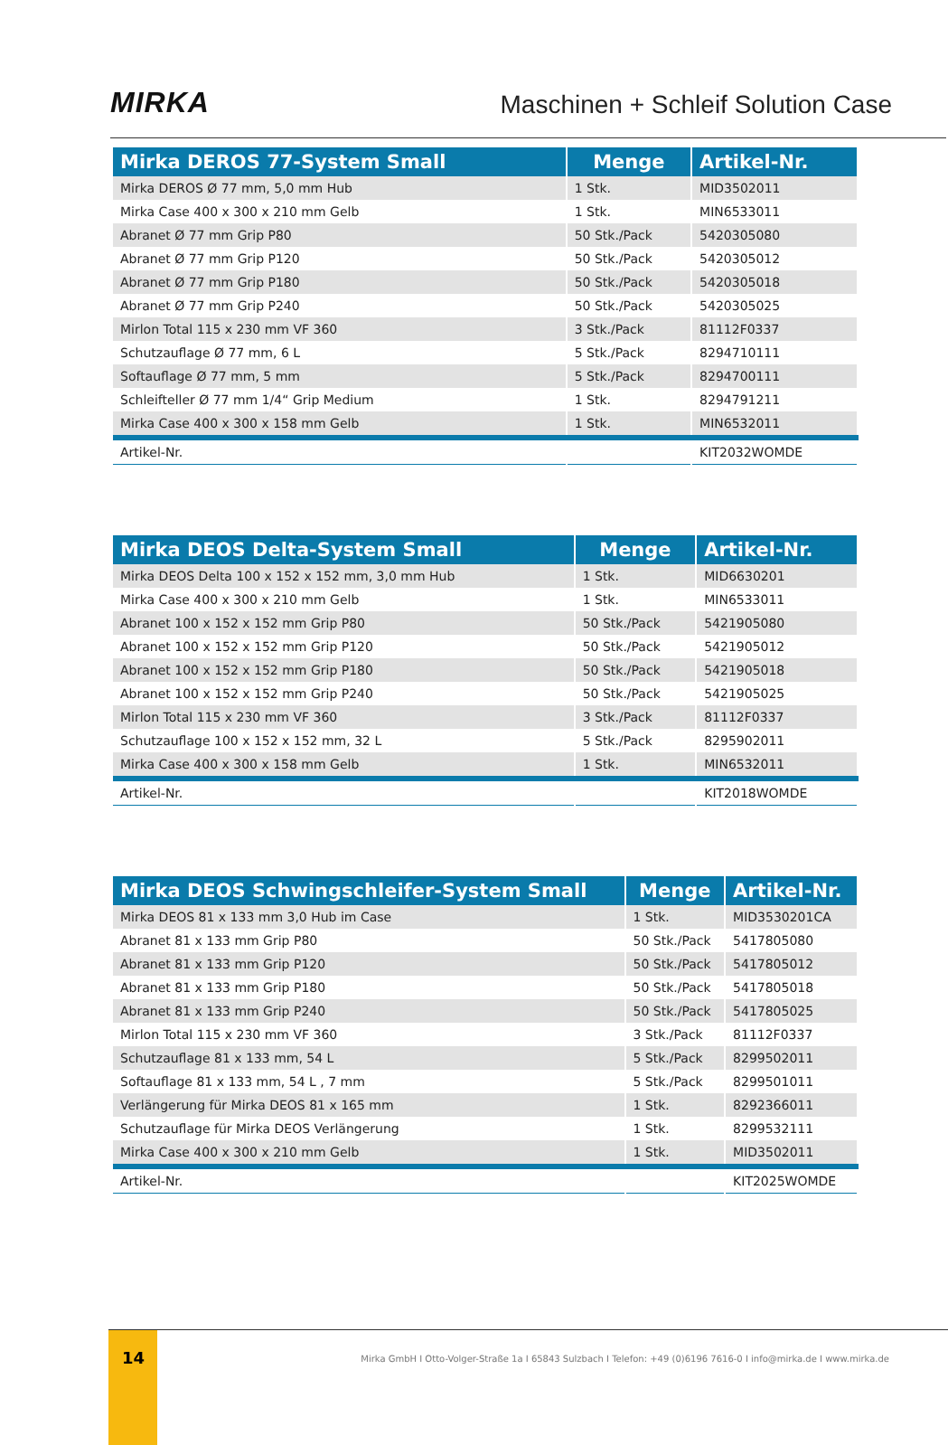MIRKA
Maschinen + Schleif Solution Case
| Mirka DEROS 77-System Small | Menge | Artikel-Nr. |
| --- | --- | --- |
| Mirka DEROS Ø 77 mm, 5,0 mm Hub | 1 Stk. | MID3502011 |
| Mirka Case 400 x 300 x 210 mm Gelb | 1 Stk. | MIN6533011 |
| Abranet Ø 77 mm Grip P80 | 50 Stk./Pack | 5420305080 |
| Abranet Ø 77 mm Grip P120 | 50 Stk./Pack | 5420305012 |
| Abranet Ø 77 mm Grip P180 | 50 Stk./Pack | 5420305018 |
| Abranet Ø 77 mm Grip P240 | 50 Stk./Pack | 5420305025 |
| Mirlon Total 115 x 230 mm VF 360 | 3 Stk./Pack | 81112F0337 |
| Schutzauflage Ø 77 mm, 6 L | 5 Stk./Pack | 8294710111 |
| Softauflage Ø 77 mm, 5 mm | 5 Stk./Pack | 8294700111 |
| Schleifteller Ø 77 mm 1/4“ Grip Medium | 1 Stk. | 8294791211 |
| Mirka Case 400 x 300 x 158 mm Gelb | 1 Stk. | MIN6532011 |
| Artikel-Nr. | | KIT2032WOMDE |
| Mirka DEOS Delta-System Small | Menge | Artikel-Nr. |
| --- | --- | --- |
| Mirka DEOS Delta 100 x 152 x 152 mm, 3,0 mm Hub | 1 Stk. | MID6630201 |
| Mirka Case 400 x 300 x 210 mm Gelb | 1 Stk. | MIN6533011 |
| Abranet 100 x 152 x 152 mm Grip P80 | 50 Stk./Pack | 5421905080 |
| Abranet 100 x 152 x 152 mm Grip P120 | 50 Stk./Pack | 5421905012 |
| Abranet 100 x 152 x 152 mm Grip P180 | 50 Stk./Pack | 5421905018 |
| Abranet 100 x 152 x 152 mm Grip P240 | 50 Stk./Pack | 5421905025 |
| Mirlon Total 115 x 230 mm VF 360 | 3 Stk./Pack | 81112F0337 |
| Schutzauflage 100 x 152 x 152 mm, 32 L | 5 Stk./Pack | 8295902011 |
| Mirka Case 400 x 300 x 158 mm Gelb | 1 Stk. | MIN6532011 |
| Artikel-Nr. | | KIT2018WOMDE |
| Mirka DEOS Schwingschleifer-System Small | Menge | Artikel-Nr. |
| --- | --- | --- |
| Mirka DEOS 81 x 133 mm 3,0 Hub im Case | 1 Stk. | MID3530201CA |
| Abranet 81 x 133 mm Grip P80 | 50 Stk./Pack | 5417805080 |
| Abranet 81 x 133 mm Grip P120 | 50 Stk./Pack | 5417805012 |
| Abranet 81 x 133 mm Grip P180 | 50 Stk./Pack | 5417805018 |
| Abranet 81 x 133 mm Grip P240 | 50 Stk./Pack | 5417805025 |
| Mirlon Total 115 x 230 mm VF 360 | 3 Stk./Pack | 81112F0337 |
| Schutzauflage 81 x 133 mm, 54 L | 5 Stk./Pack | 8299502011 |
| Softauflage 81 x 133 mm, 54 L , 7 mm | 5 Stk./Pack | 8299501011 |
| Verlängerung für Mirka DEOS 81 x 165 mm | 1 Stk. | 8292366011 |
| Schutzauflage für Mirka DEOS Verlängerung | 1 Stk. | 8299532111 |
| Mirka Case 400 x 300 x 210 mm Gelb | 1 Stk. | MID3502011 |
| Artikel-Nr. | | KIT2025WOMDE |
14
Mirka GmbH I Otto-Volger-Straße 1a I 65843 Sulzbach I Telefon: +49 (0)6196 7616-0 I info@mirka.de I www.mirka.de